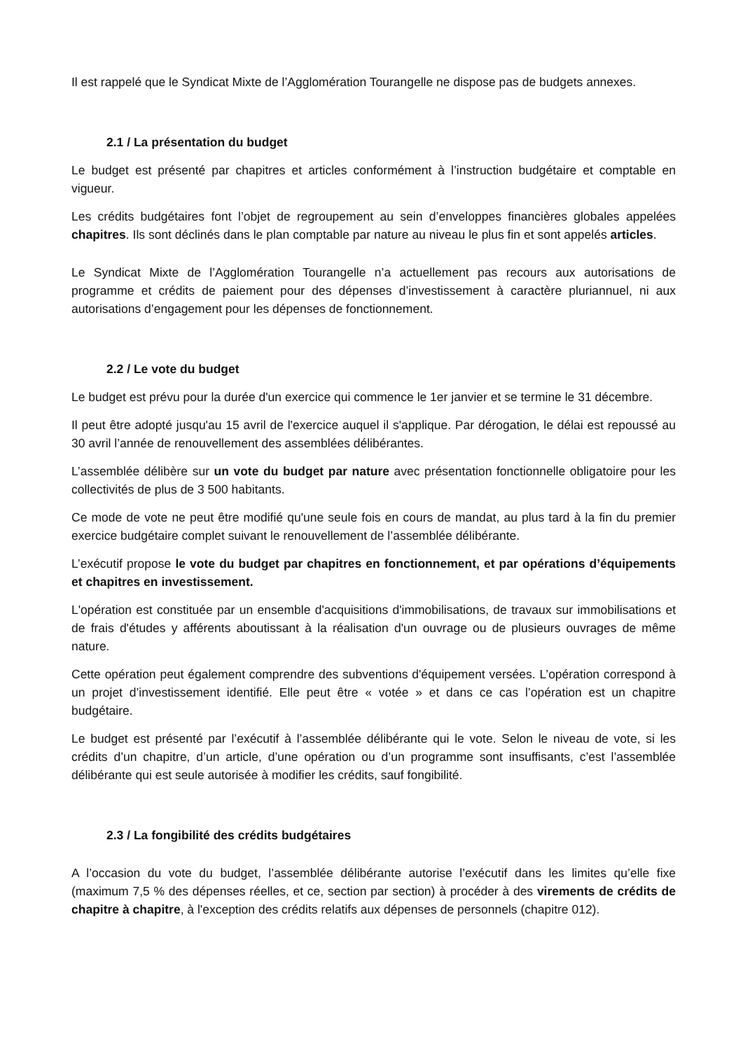Il est rappelé que le Syndicat Mixte de l’Agglomération Tourangelle ne dispose pas de budgets annexes.
2.1 / La présentation du budget
Le budget est présenté par chapitres et articles conformément à l’instruction budgétaire et comptable en vigueur.
Les crédits budgétaires font l’objet de regroupement au sein d’enveloppes financières globales appelées chapitres. Ils sont déclinés dans le plan comptable par nature au niveau le plus fin et sont appelés articles.
Le Syndicat Mixte de l’Agglomération Tourangelle n’a actuellement pas recours aux autorisations de programme et crédits de paiement pour des dépenses d’investissement à caractère pluriannuel, ni aux autorisations d’engagement pour les dépenses de fonctionnement.
2.2 / Le vote du budget
Le budget est prévu pour la durée d'un exercice qui commence le 1er janvier et se termine le 31 décembre.
Il peut être adopté jusqu'au 15 avril de l'exercice auquel il s'applique. Par dérogation, le délai est repoussé au 30 avril l’année de renouvellement des assemblées délibérantes.
L’assemblée délibère sur un vote du budget par nature avec présentation fonctionnelle obligatoire pour les collectivités de plus de 3 500 habitants.
Ce mode de vote ne peut être modifié qu'une seule fois en cours de mandat, au plus tard à la fin du premier exercice budgétaire complet suivant le renouvellement de l’assemblée délibérante.
L’exécutif propose le vote du budget par chapitres en fonctionnement, et par opérations d’équipements et chapitres en investissement.
L'opération est constituée par un ensemble d'acquisitions d'immobilisations, de travaux sur immobilisations et de frais d'études y afférents aboutissant à la réalisation d'un ouvrage ou de plusieurs ouvrages de même nature.
Cette opération peut également comprendre des subventions d'équipement versées. L’opération correspond à un projet d’investissement identifié. Elle peut être « votée » et dans ce cas l’opération est un chapitre budgétaire.
Le budget est présenté par l’exécutif à l’assemblée délibérante qui le vote. Selon le niveau de vote, si les crédits d’un chapitre, d’un article, d’une opération ou d’un programme sont insuffisants, c’est l’assemblée délibérante qui est seule autorisée à modifier les crédits, sauf fongibilité.
2.3 / La fongibilité des crédits budgétaires
A l’occasion du vote du budget, l’assemblée délibérante autorise l’exécutif dans les limites qu’elle fixe (maximum 7,5 % des dépenses réelles, et ce, section par section) à procéder à des virements de crédits de chapitre à chapitre, à l'exception des crédits relatifs aux dépenses de personnels (chapitre 012).